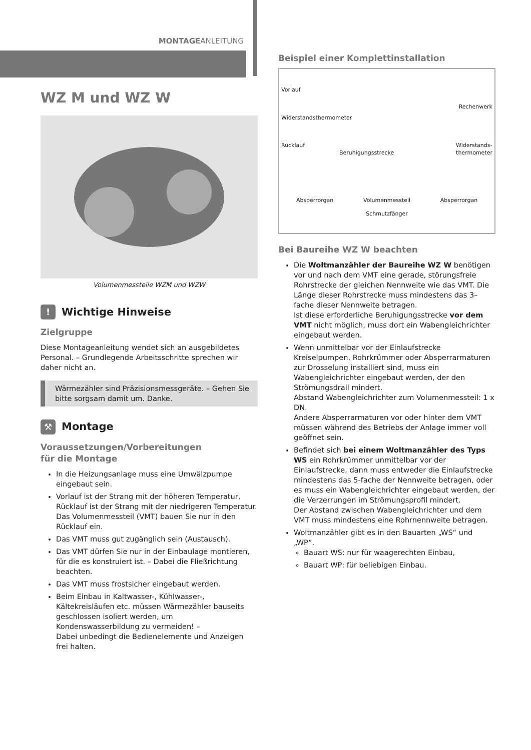MONTAGEANLEITUNG
WZ M und WZ W
Volumenmessteile WZM und WZW
! Wichtige Hinweise
Zielgruppe
Diese Montageanleitung wendet sich an ausgebildetes Personal. – Grundlegende Arbeitsschritte sprechen wir daher nicht an.
Wärmezähler sind Präzisionsmessgeräte. – Gehen Sie bitte sorgsam damit um. Danke.
⚒ Montage
Voraussetzungen/Vorbereitungen
für die Montage
In die Heizungsanlage muss eine Umwälzpumpe eingebaut sein.
Vorlauf ist der Strang mit der höheren Temperatur, Rücklauf ist der Strang mit der niedrigeren Temperatur. Das Volumenmessteil (VMT) bauen Sie nur in den Rücklauf ein.
Das VMT muss gut zugänglich sein (Austausch).
Das VMT dürfen Sie nur in der Einbaulage montieren, für die es konstruiert ist. – Dabei die Fließrichtung beachten.
Das VMT muss frostsicher eingebaut werden.
Beim Einbau in Kaltwasser-, Kühlwasser-, Kältekreisläufen etc. müssen Wärmezähler bauseits geschlossen isoliert werden, um Kondenswasserbildung zu vermeiden! –
Dabei unbedingt die Bedienelemente und Anzeigen frei halten.
Beispiel einer Komplettinstallation
Vorlauf Rechenwerk
Widerstandsthermometer
Rücklauf Widerstands-
thermometer
Beruhigungsstrecke
Absperrorgan Volumenmessteil Absperrorgan
Schmutzfänger
Bei Baureihe WZ W beachten
Die Woltmanzähler der Baureihe WZ W benötigen vor und nach dem VMT eine gerade, störungsfreie Rohrstrecke der gleichen Nennweite wie das VMT. Die Länge dieser Rohrstrecke muss mindestens das 3–fache dieser Nennweite betragen.
Ist diese erforderliche Beruhigungsstrecke vor dem VMT nicht möglich, muss dort ein Wabengleichrichter eingebaut werden.
Wenn unmittelbar vor der Einlaufstrecke Kreiselpumpen, Rohrkrümmer oder Absperrarmaturen zur Drosselung installiert sind, muss ein Wabengleichrichter eingebaut werden, der den Strömungsdrall mindert.
Abstand Wabengleichrichter zum Volumenmessteil: 1 x DN.
Andere Absperrarmaturen vor oder hinter dem VMT müssen während des Betriebs der Anlage immer voll geöffnet sein.
Befindet sich bei einem Woltmanzähler des Typs WS ein Rohrkrümmer unmittelbar vor der Einlaufstrecke, dann muss entweder die Einlaufstrecke mindestens das 5-fache der Nennweite betragen, oder es muss ein Wabengleichrichter eingebaut werden, der die Verzerrungen im Strömungsprofil mindert.
Der Abstand zwischen Wabengleichrichter und dem VMT muss mindestens eine Rohrnennweite betragen.
Woltmanzähler gibt es in den Bauarten „WS“ und „WP“.
Bauart WS: nur für waagerechten Einbau,
Bauart WP: für beliebigen Einbau.